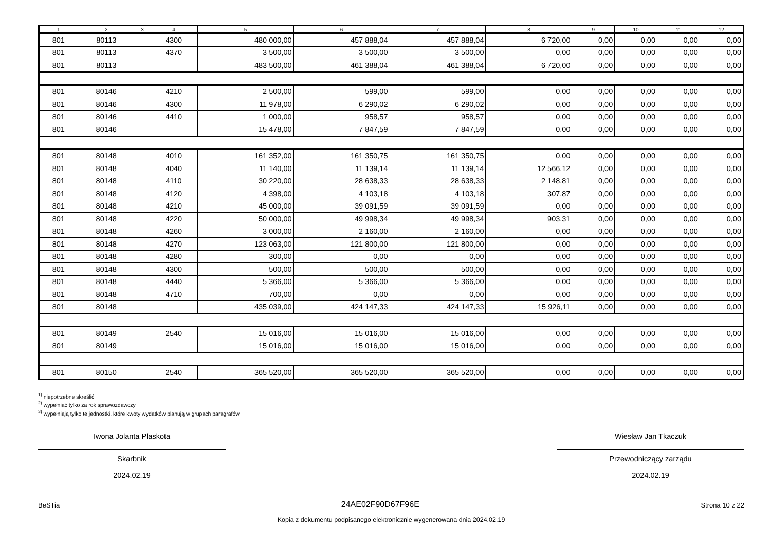| 1 | 2 | 3 | 4 | 5 | 6 | 7 | 8 | 9 | 10 | 11 | 12 |
| --- | --- | --- | --- | --- | --- | --- | --- | --- | --- | --- | --- |
| 801 | 80113 | | 4300 | 480 000,00 | 457 888,04 | 457 888,04 | 6 720,00 | 0,00 | 0,00 | 0,00 | 0,00 |
| 801 | 80113 | | 4370 | 3 500,00 | 3 500,00 | 3 500,00 | 0,00 | 0,00 | 0,00 | 0,00 | 0,00 |
| 801 | 80113 | | | 483 500,00 | 461 388,04 | 461 388,04 | 6 720,00 | 0,00 | 0,00 | 0,00 | 0,00 |
| 801 | 80146 | | 4210 | 2 500,00 | 599,00 | 599,00 | 0,00 | 0,00 | 0,00 | 0,00 | 0,00 |
| 801 | 80146 | | 4300 | 11 978,00 | 6 290,02 | 6 290,02 | 0,00 | 0,00 | 0,00 | 0,00 | 0,00 |
| 801 | 80146 | | 4410 | 1 000,00 | 958,57 | 958,57 | 0,00 | 0,00 | 0,00 | 0,00 | 0,00 |
| 801 | 80146 | | | 15 478,00 | 7 847,59 | 7 847,59 | 0,00 | 0,00 | 0,00 | 0,00 | 0,00 |
| 801 | 80148 | | 4010 | 161 352,00 | 161 350,75 | 161 350,75 | 0,00 | 0,00 | 0,00 | 0,00 | 0,00 |
| 801 | 80148 | | 4040 | 11 140,00 | 11 139,14 | 11 139,14 | 12 566,12 | 0,00 | 0,00 | 0,00 | 0,00 |
| 801 | 80148 | | 4110 | 30 220,00 | 28 638,33 | 28 638,33 | 2 148,81 | 0,00 | 0,00 | 0,00 | 0,00 |
| 801 | 80148 | | 4120 | 4 398,00 | 4 103,18 | 4 103,18 | 307,87 | 0,00 | 0,00 | 0,00 | 0,00 |
| 801 | 80148 | | 4210 | 45 000,00 | 39 091,59 | 39 091,59 | 0,00 | 0,00 | 0,00 | 0,00 | 0,00 |
| 801 | 80148 | | 4220 | 50 000,00 | 49 998,34 | 49 998,34 | 903,31 | 0,00 | 0,00 | 0,00 | 0,00 |
| 801 | 80148 | | 4260 | 3 000,00 | 2 160,00 | 2 160,00 | 0,00 | 0,00 | 0,00 | 0,00 | 0,00 |
| 801 | 80148 | | 4270 | 123 063,00 | 121 800,00 | 121 800,00 | 0,00 | 0,00 | 0,00 | 0,00 | 0,00 |
| 801 | 80148 | | 4280 | 300,00 | 0,00 | 0,00 | 0,00 | 0,00 | 0,00 | 0,00 | 0,00 |
| 801 | 80148 | | 4300 | 500,00 | 500,00 | 500,00 | 0,00 | 0,00 | 0,00 | 0,00 | 0,00 |
| 801 | 80148 | | 4440 | 5 366,00 | 5 366,00 | 5 366,00 | 0,00 | 0,00 | 0,00 | 0,00 | 0,00 |
| 801 | 80148 | | 4710 | 700,00 | 0,00 | 0,00 | 0,00 | 0,00 | 0,00 | 0,00 | 0,00 |
| 801 | 80148 | | | 435 039,00 | 424 147,33 | 424 147,33 | 15 926,11 | 0,00 | 0,00 | 0,00 | 0,00 |
| 801 | 80149 | | 2540 | 15 016,00 | 15 016,00 | 15 016,00 | 0,00 | 0,00 | 0,00 | 0,00 | 0,00 |
| 801 | 80149 | | | 15 016,00 | 15 016,00 | 15 016,00 | 0,00 | 0,00 | 0,00 | 0,00 | 0,00 |
| 801 | 80150 | | 2540 | 365 520,00 | 365 520,00 | 365 520,00 | 0,00 | 0,00 | 0,00 | 0,00 | 0,00 |
<sup>1)</sup> niepotrzebne skreślić
<sup>2)</sup> wypełniać tylko za rok sprawozdawczy
<sup>3)</sup> wypełniają tylko te jednostki, które kwoty wydatków planują w grupach paragrafów
Iwona Jolanta Plaskota
Skarbnik
2024.02.19
Wiesław Jan Tkaczuk
Przewodniczący zarządu
2024.02.19
BeSTia 24AE02F90D67F96E Strona 10 z 22
Kopia z dokumentu podpisanego elektronicznie wygenerowana dnia 2024.02.19